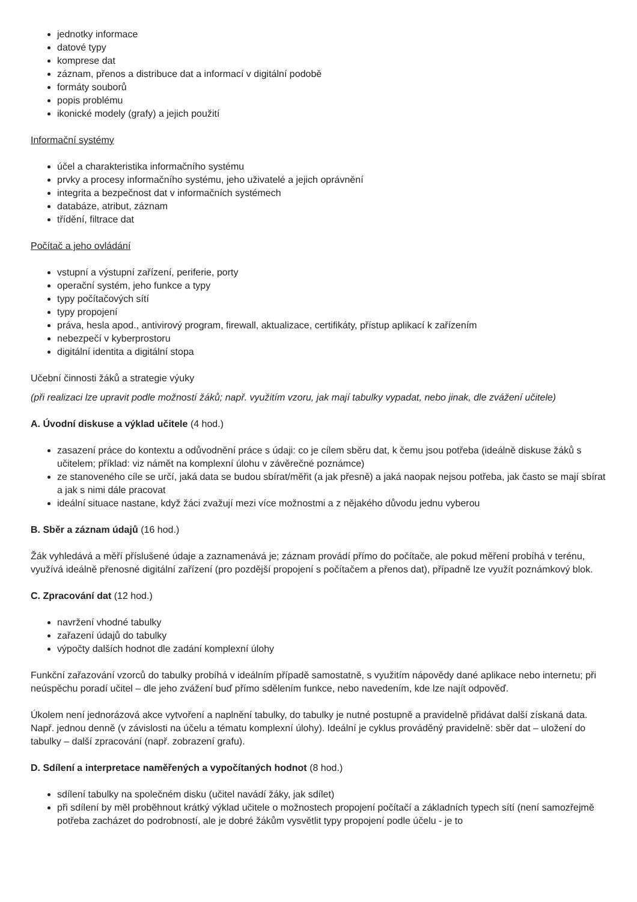jednotky informace
datové typy
komprese dat
záznam, přenos a distribuce dat a informací v digitální podobě
formáty souborů
popis problému
ikonické modely (grafy) a jejich použití
Informační systémy
účel a charakteristika informačního systému
prvky a procesy informačního systému, jeho uživatelé a jejich oprávnění
integrita a bezpečnost dat v informačních systémech
databáze, atribut, záznam
třídění, filtrace dat
Počítač a jeho ovládání
vstupní a výstupní zařízení, periferie, porty
operační systém, jeho funkce a typy
typy počítačových sítí
typy propojení
práva, hesla apod., antivirový program, firewall, aktualizace, certifikáty, přístup aplikací k zařízením
nebezpečí v kyberprostoru
digitální identita a digitální stopa
Učební činnosti žáků a strategie výuky
(při realizaci lze upravit podle možností žáků; např. využitím vzoru, jak mají tabulky vypadat, nebo jinak, dle zvážení učitele)
A. Úvodní diskuse a výklad učitele (4 hod.)
zasazení práce do kontextu a odůvodnění práce s údaji: co je cílem sběru dat, k čemu jsou potřeba (ideálně diskuse žáků s učitelem; příklad: viz námět na komplexní úlohu v závěrečné poznámce)
ze stanoveného cíle se určí, jaká data se budou sbírat/měřit (a jak přesně) a jaká naopak nejsou potřeba, jak často se mají sbírat a jak s nimi dále pracovat
ideální situace nastane, když žáci zvažují mezi více možnostmi a z nějakého důvodu jednu vyberou
B. Sběr a záznam údajů (16 hod.)
Žák vyhledává a měří příslušené údaje a zaznamenává je; záznam provádí přímo do počítače, ale pokud měření probíhá v terénu, využívá ideálně přenosné digitální zařízení (pro pozdější propojení s počítačem a přenos dat), případně lze využít poznámkový blok.
C. Zpracování dat (12 hod.)
navržení vhodné tabulky
zařazení údajů do tabulky
výpočty dalších hodnot dle zadání komplexní úlohy
Funkční zařazování vzorců do tabulky probíhá v ideálním případě samostatně, s využitím nápovědy dané aplikace nebo internetu; při neúspěchu poradí učitel – dle jeho zvážení buď přímo sdělením funkce, nebo navedením, kde lze najít odpověď.
Úkolem není jednorázová akce vytvoření a naplnění tabulky, do tabulky je nutné postupně a pravidelně přidávat další získaná data. Např. jednou denně (v závislosti na účelu a tématu komplexní úlohy). Ideální je cyklus prováděný pravidelně: sběr dat – uložení do tabulky – další zpracování (např. zobrazení grafu).
D. Sdílení a interpretace naměřených a vypočítaných hodnot (8 hod.)
sdílení tabulky na společném disku (učitel navádí žáky, jak sdílet)
při sdílení by měl proběhnout krátký výklad učitele o možnostech propojení počítačí a základních typech sítí (není samozřejmě potřeba zacházet do podrobností, ale je dobré žákům vysvětlit typy propojení podle účelu - je to